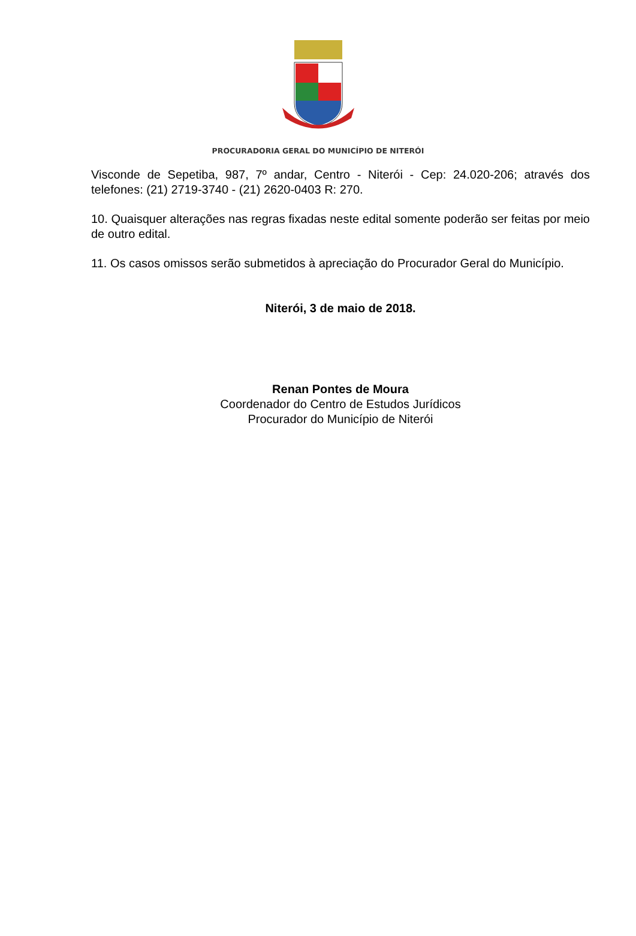PROCURADORIA GERAL DO MUNICÍPIO DE NITERÓI
Visconde de Sepetiba, 987, 7º andar, Centro - Niterói - Cep: 24.020-206; através dos telefones: (21) 2719-3740 - (21) 2620-0403 R: 270.
10. Quaisquer alterações nas regras fixadas neste edital somente poderão ser feitas por meio de outro edital.
11. Os casos omissos serão submetidos à apreciação do Procurador Geral do Município.
Niterói, 3 de maio de 2018.
Renan Pontes de Moura
Coordenador do Centro de Estudos Jurídicos
Procurador do Município de Niterói